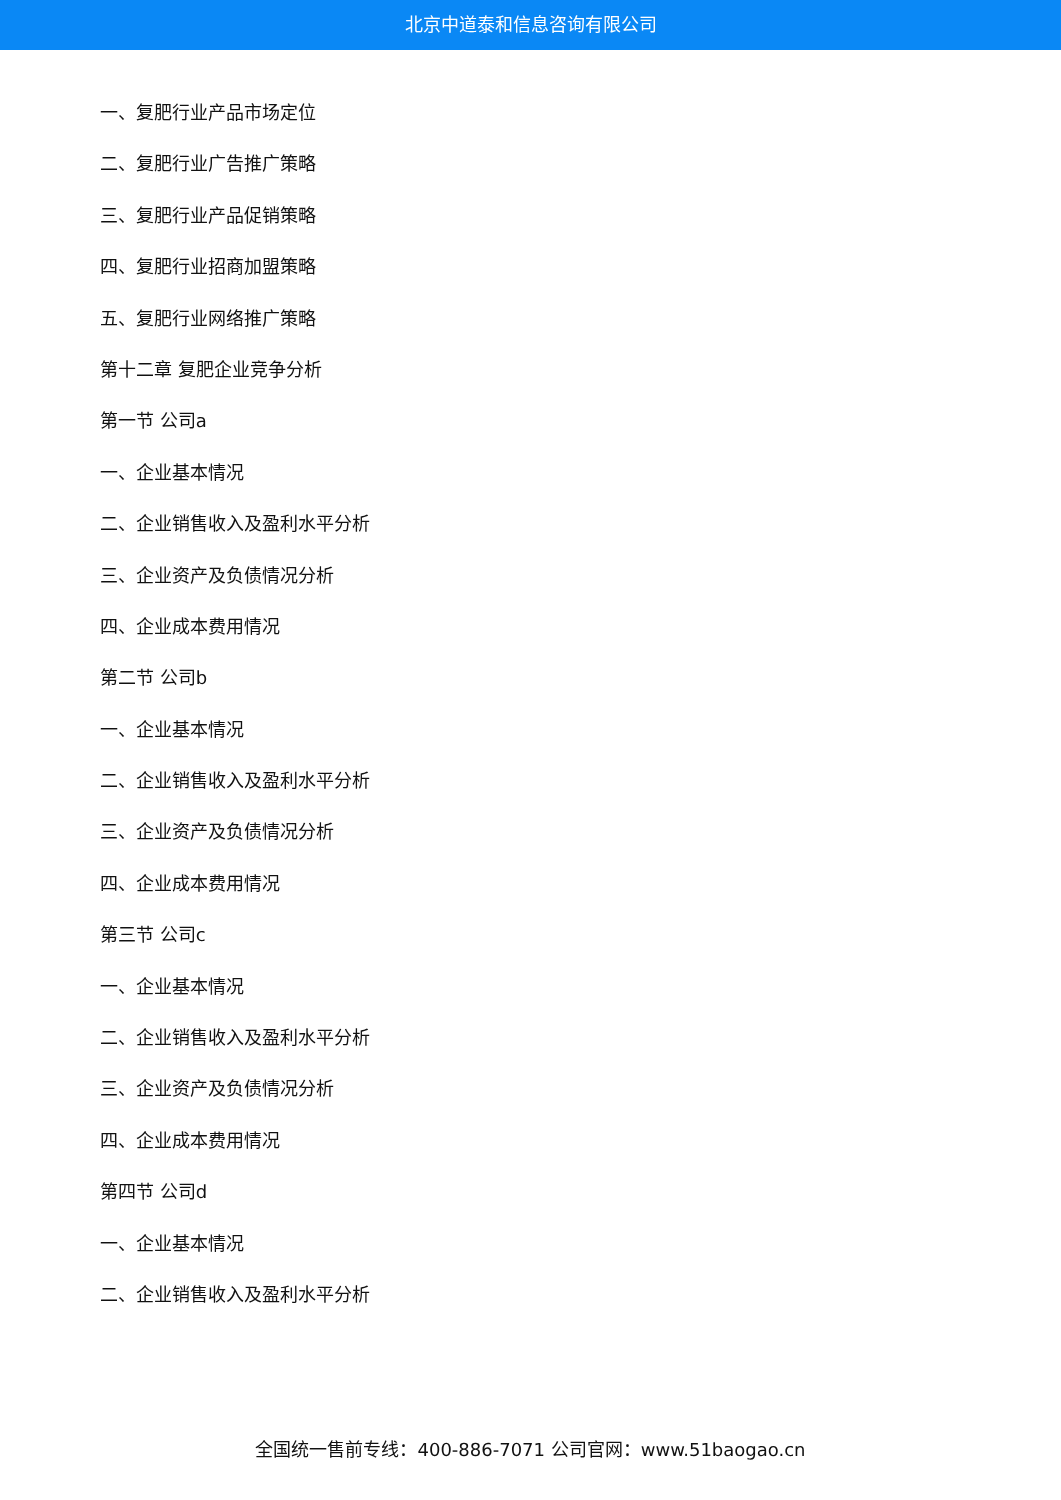北京中道泰和信息咨询有限公司
一、复肥行业产品市场定位
二、复肥行业广告推广策略
三、复肥行业产品促销策略
四、复肥行业招商加盟策略
五、复肥行业网络推广策略
第十二章 复肥企业竞争分析
第一节 公司a
一、企业基本情况
二、企业销售收入及盈利水平分析
三、企业资产及负债情况分析
四、企业成本费用情况
第二节 公司b
一、企业基本情况
二、企业销售收入及盈利水平分析
三、企业资产及负债情况分析
四、企业成本费用情况
第三节 公司c
一、企业基本情况
二、企业销售收入及盈利水平分析
三、企业资产及负债情况分析
四、企业成本费用情况
第四节 公司d
一、企业基本情况
二、企业销售收入及盈利水平分析
全国统一售前专线：400-886-7071 公司官网：www.51baogao.cn